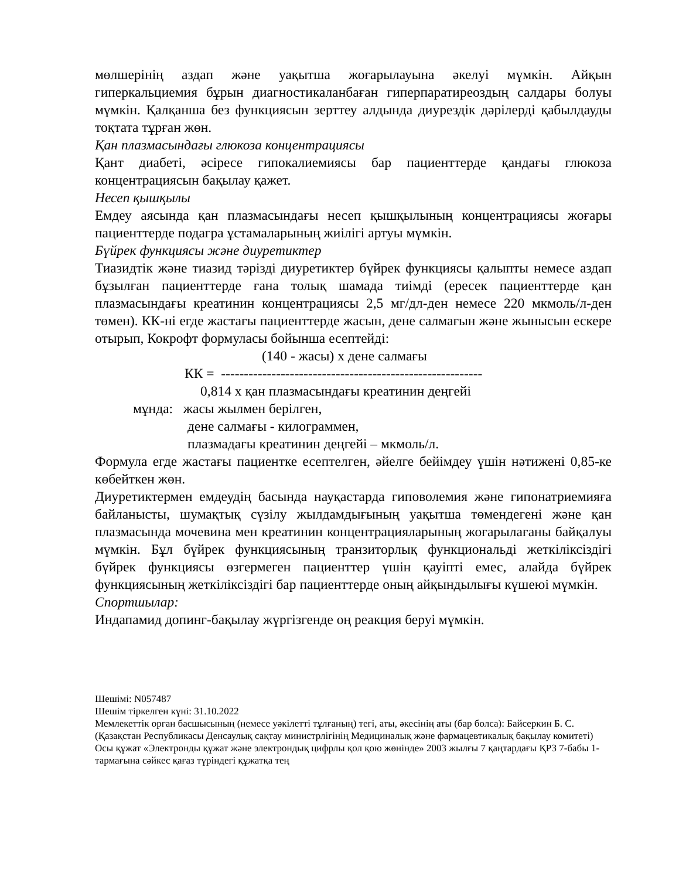мөлшерінің аздап және уақытша жоғарылауына әкелуі мүмкін. Айқын гиперкальциемия бұрын диагностикаланбаған гиперпаратиреоздың салдары болуы мүмкін. Қалқанша без функциясын зерттеу алдында диурездік дәрілерді қабылдауды тоқтата тұрған жөн.
Қан плазмасындағы глюкоза концентрациясы
Қант диабеті, әсіресе гипокалиемиясы бар пациенттерде қандағы глюкоза концентрациясын бақылау қажет.
Несеп қышқылы
Емдеу аясында қан плазмасындағы несеп қышқылының концентрациясы жоғары пациенттерде подагра ұстамаларының жиілігі артуы мүмкін.
Бүйрек функциясы және диуретиктер
Тиазидтік және тиазид тәрізді диуретиктер бүйрек функциясы қалыпты немесе аздап бұзылған пациенттерде ғана толық шамада тиімді (ересек пациенттерде қан плазмасындағы креатинин концентрациясы 2,5 мг/дл-ден немесе 220 мкмоль/л-ден төмен). КК-ні егде жастағы пациенттерде жасын, дене салмағын және жынысын ескере отырып, Кокрофт формуласы бойынша есептейді:
(140 - жасы) х дене салмағы
КК = ---------------------------------------------------------
0,814 х қан плазмасындағы креатинин деңгейі
мұнда: жасы жылмен берілген,
дене салмағы - килограммен,
плазмадағы креатинин деңгейі – мкмоль/л.
Формула егде жастағы пациентке есептелген, әйелге бейімдеу үшін нәтижені 0,85-ке көбейткен жөн.
Диуретиктермен емдеудің басында науқастарда гиповолемия және гипонатриемияға байланысты, шумақтық сүзілу жылдамдығының уақытша төмендегені және қан плазмасында мочевина мен креатинин концентрацияларының жоғарылағаны байқалуы мүмкін. Бұл бүйрек функциясының транзиторлық функциональді жеткіліксіздігі бүйрек функциясы өзгермеген пациенттер үшін қауіпті емес, алайда бүйрек функциясының жеткіліксіздігі бар пациенттерде оның айқындылығы күшеюі мүмкін.
Спортшылар:
Индапамид допинг-бақылау жүргізгенде оң реакция беруі мүмкін.
Шешімі: N057487
Шешім тіркелген күні: 31.10.2022
Мемлекеттік орган басшысының (немесе уәкілетті тұлғаның) тегі, аты, әкесінің аты (бар болса): Байсеркин Б. С.
(Қазақстан Республикасы Денсаулық сақтау министрлігінің Медициналық және фармацевтикалық бақылау комитеті)
Осы құжат «Электронды құжат және электрондық цифрлы қол қою жөнінде» 2003 жылғы 7 қаңтардағы ҚРЗ 7-бабы 1-тармағына сәйкес қағаз түріндегі құжатқа тең